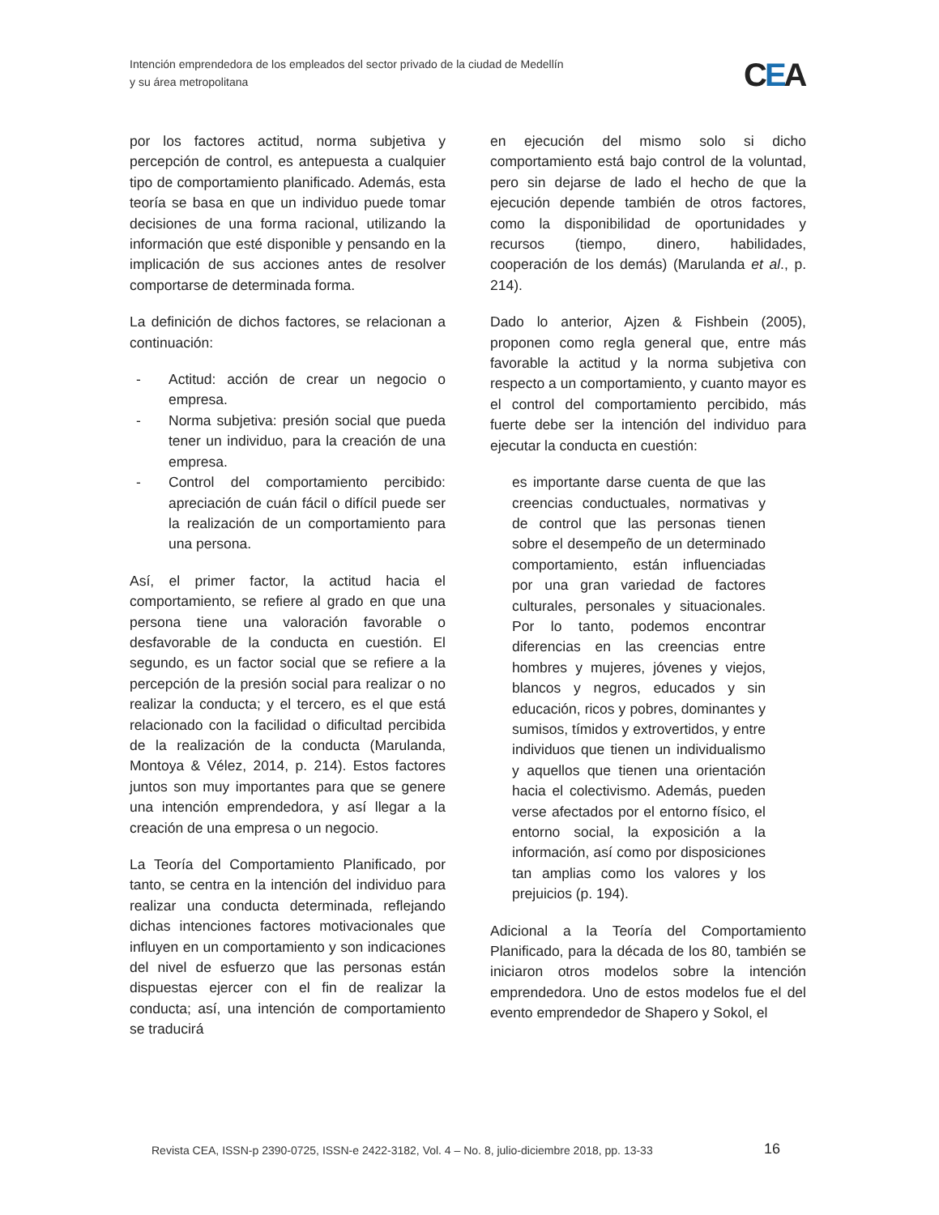Intención emprendedora de los empleados del sector privado de la ciudad de Medellín
y su área metropolitana
CEA
por los factores actitud, norma subjetiva y percepción de control, es antepuesta a cualquier tipo de comportamiento planificado. Además, esta teoría se basa en que un individuo puede tomar decisiones de una forma racional, utilizando la información que esté disponible y pensando en la implicación de sus acciones antes de resolver comportarse de determinada forma.
La definición de dichos factores, se relacionan a continuación:
- Actitud: acción de crear un negocio o empresa.
- Norma subjetiva: presión social que pueda tener un individuo, para la creación de una empresa.
- Control del comportamiento percibido: apreciación de cuán fácil o difícil puede ser la realización de un comportamiento para una persona.
Así, el primer factor, la actitud hacia el comportamiento, se refiere al grado en que una persona tiene una valoración favorable o desfavorable de la conducta en cuestión. El segundo, es un factor social que se refiere a la percepción de la presión social para realizar o no realizar la conducta; y el tercero, es el que está relacionado con la facilidad o dificultad percibida de la realización de la conducta (Marulanda, Montoya & Vélez, 2014, p. 214). Estos factores juntos son muy importantes para que se genere una intención emprendedora, y así llegar a la creación de una empresa o un negocio.
La Teoría del Comportamiento Planificado, por tanto, se centra en la intención del individuo para realizar una conducta determinada, reflejando dichas intenciones factores motivacionales que influyen en un comportamiento y son indicaciones del nivel de esfuerzo que las personas están dispuestas ejercer con el fin de realizar la conducta; así, una intención de comportamiento se traducirá
en ejecución del mismo solo si dicho comportamiento está bajo control de la voluntad, pero sin dejarse de lado el hecho de que la ejecución depende también de otros factores, como la disponibilidad de oportunidades y recursos (tiempo, dinero, habilidades, cooperación de los demás) (Marulanda et al., p. 214).
Dado lo anterior, Ajzen & Fishbein (2005), proponen como regla general que, entre más favorable la actitud y la norma subjetiva con respecto a un comportamiento, y cuanto mayor es el control del comportamiento percibido, más fuerte debe ser la intención del individuo para ejecutar la conducta en cuestión:
es importante darse cuenta de que las creencias conductuales, normativas y de control que las personas tienen sobre el desempeño de un determinado comportamiento, están influenciadas por una gran variedad de factores culturales, personales y situacionales. Por lo tanto, podemos encontrar diferencias en las creencias entre hombres y mujeres, jóvenes y viejos, blancos y negros, educados y sin educación, ricos y pobres, dominantes y sumisos, tímidos y extrovertidos, y entre individuos que tienen un individualismo y aquellos que tienen una orientación hacia el colectivismo. Además, pueden verse afectados por el entorno físico, el entorno social, la exposición a la información, así como por disposiciones tan amplias como los valores y los prejuicios (p. 194).
Adicional a la Teoría del Comportamiento Planificado, para la década de los 80, también se iniciaron otros modelos sobre la intención emprendedora. Uno de estos modelos fue el del evento emprendedor de Shapero y Sokol, el
Revista CEA, ISSN-p 2390-0725, ISSN-e 2422-3182, Vol. 4 – No. 8, julio-diciembre 2018, pp. 13-33
16